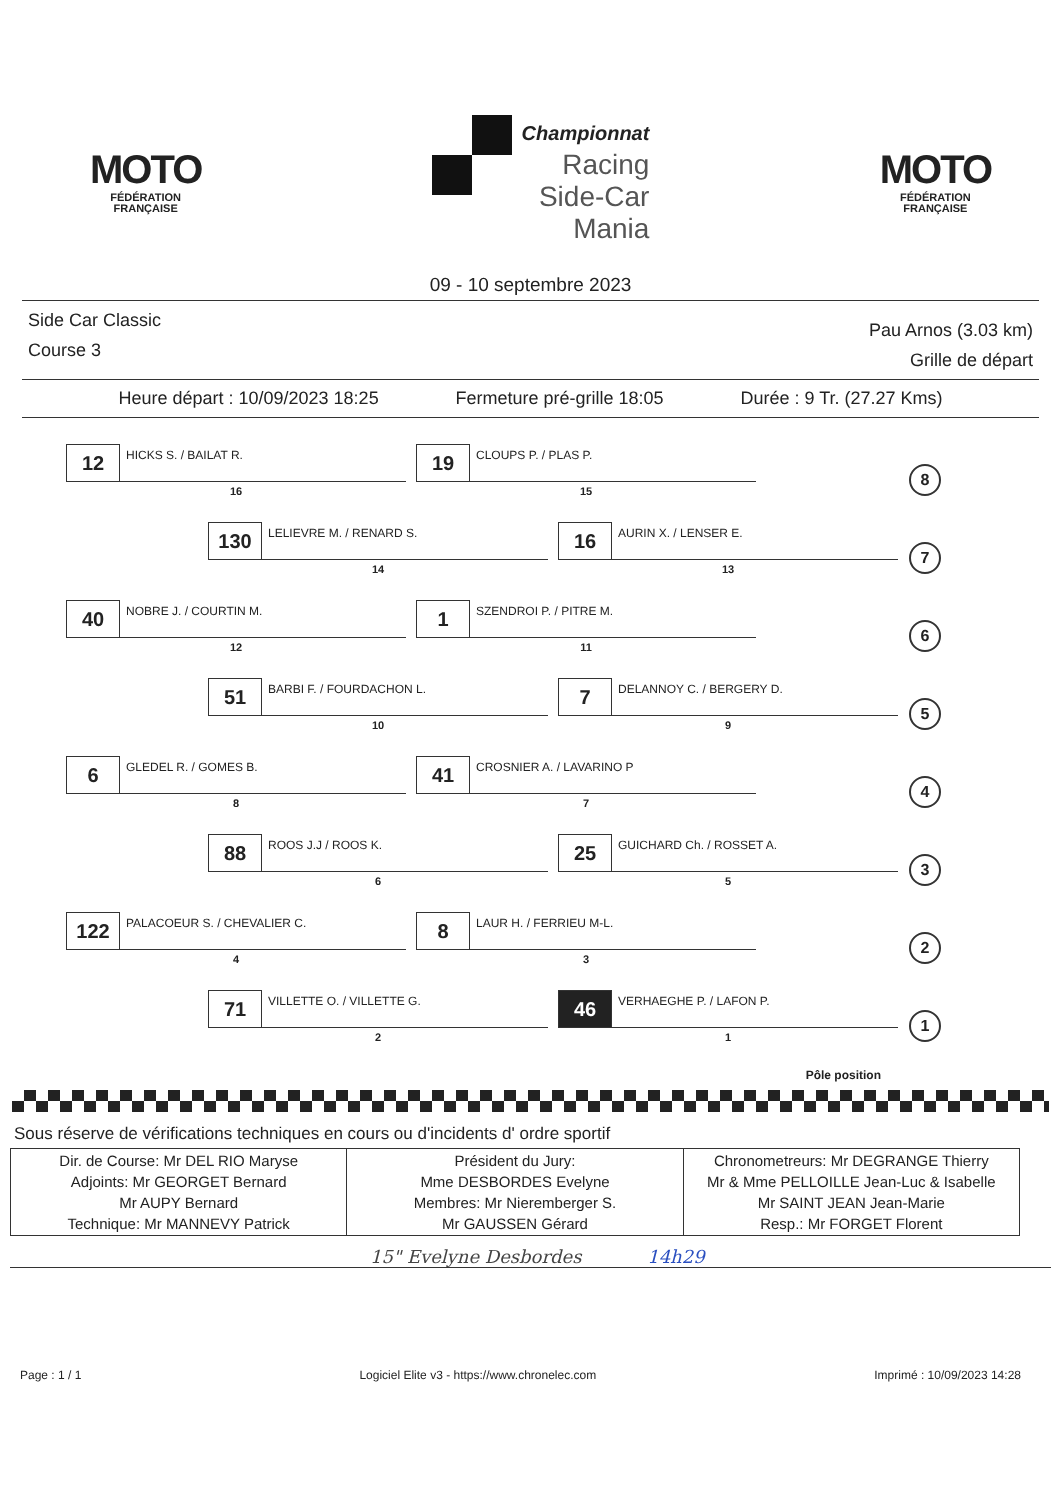MOTO
FÉDÉRATION
FRANÇAISE
Championnat
Racing
Side-Car
Mania
MOTO
FÉDÉRATION
FRANÇAISE
09 - 10 septembre 2023
Side Car Classic
Course 3
Pau Arnos (3.03 km)
Grille de départ
Heure départ : 10/09/2023 18:25 Fermeture pré-grille 18:05 Durée : 9 Tr. (27.27 Kms)
12
HICKS S. / BAILAT R.
16
19
CLOUPS P. / PLAS P.
15
8
130
LELIEVRE M. / RENARD S.
14
16
AURIN X. / LENSER E.
13
7
40
NOBRE J. / COURTIN M.
12
1
SZENDROI P. / PITRE M.
11
6
51
BARBI F. / FOURDACHON L.
10
7
DELANNOY C. / BERGERY D.
9
5
6
GLEDEL R. / GOMES B.
8
41
CROSNIER A. / LAVARINO P
7
4
88
ROOS J.J / ROOS K.
6
25
GUICHARD Ch. / ROSSET A.
5
3
122
PALACOEUR S. / CHEVALIER C.
4
8
LAUR H. / FERRIEU M-L.
3
2
71
VILLETTE O. / VILLETTE G.
2
46
VERHAEGHE P. / LAFON P.
1
1
Pôle position
Sous réserve de vérifications techniques en cours ou d'incidents d' ordre sportif
| Dir. de Course: Mr DEL RIO Maryse Adjoints: Mr GEORGET Bernard Mr AUPY Bernard Technique: Mr MANNEVY Patrick | Président du Jury: Mme DESBORDES Evelyne Membres: Mr Nieremberger S. Mr GAUSSEN Gérard | Chronometreurs: Mr DEGRANGE Thierry Mr & Mme PELLOILLE Jean-Luc & Isabelle Mr SAINT JEAN Jean-Marie Resp.: Mr FORGET Florent |
15" Evelyne Desbordes 14h29
Page : 1 / 1 Logiciel Elite v3 - https://www.chronelec.com Imprimé : 10/09/2023 14:28